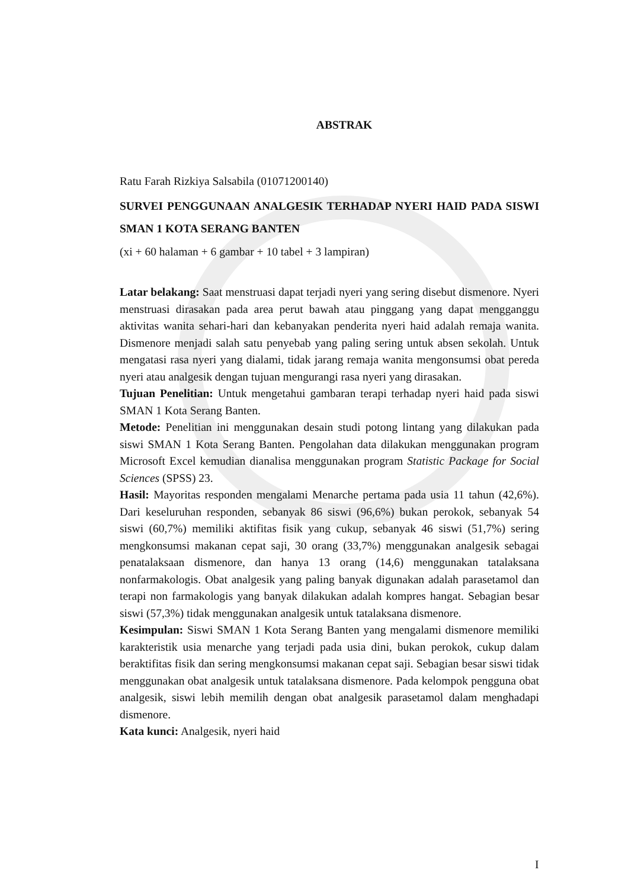ABSTRAK
Ratu Farah Rizkiya Salsabila (01071200140)
SURVEI PENGGUNAAN ANALGESIK TERHADAP NYERI HAID PADA SISWI SMAN 1 KOTA SERANG BANTEN
(xi + 60 halaman + 6 gambar + 10 tabel + 3 lampiran)
Latar belakang: Saat menstruasi dapat terjadi nyeri yang sering disebut dismenore. Nyeri menstruasi dirasakan pada area perut bawah atau pinggang yang dapat mengganggu aktivitas wanita sehari-hari dan kebanyakan penderita nyeri haid adalah remaja wanita. Dismenore menjadi salah satu penyebab yang paling sering untuk absen sekolah. Untuk mengatasi rasa nyeri yang dialami, tidak jarang remaja wanita mengonsumsi obat pereda nyeri atau analgesik dengan tujuan mengurangi rasa nyeri yang dirasakan.
Tujuan Penelitian: Untuk mengetahui gambaran terapi terhadap nyeri haid pada siswi SMAN 1 Kota Serang Banten.
Metode: Penelitian ini menggunakan desain studi potong lintang yang dilakukan pada siswi SMAN 1 Kota Serang Banten. Pengolahan data dilakukan menggunakan program Microsoft Excel kemudian dianalisa menggunakan program Statistic Package for Social Sciences (SPSS) 23.
Hasil: Mayoritas responden mengalami Menarche pertama pada usia 11 tahun (42,6%). Dari keseluruhan responden, sebanyak 86 siswi (96,6%) bukan perokok, sebanyak 54 siswi (60,7%) memiliki aktifitas fisik yang cukup, sebanyak 46 siswi (51,7%) sering mengkonsumsi makanan cepat saji, 30 orang (33,7%) menggunakan analgesik sebagai penatalaksaan dismenore, dan hanya 13 orang (14,6) menggunakan tatalaksana nonfarmakologis. Obat analgesik yang paling banyak digunakan adalah parasetamol dan terapi non farmakologis yang banyak dilakukan adalah kompres hangat. Sebagian besar siswi (57,3%) tidak menggunakan analgesik untuk tatalaksana dismenore.
Kesimpulan: Siswi SMAN 1 Kota Serang Banten yang mengalami dismenore memiliki karakteristik usia menarche yang terjadi pada usia dini, bukan perokok, cukup dalam beraktifitas fisik dan sering mengkonsumsi makanan cepat saji. Sebagian besar siswi tidak menggunakan obat analgesik untuk tatalaksana dismenore. Pada kelompok pengguna obat analgesik, siswi lebih memilih dengan obat analgesik parasetamol dalam menghadapi dismenore.
Kata kunci: Analgesik, nyeri haid
I